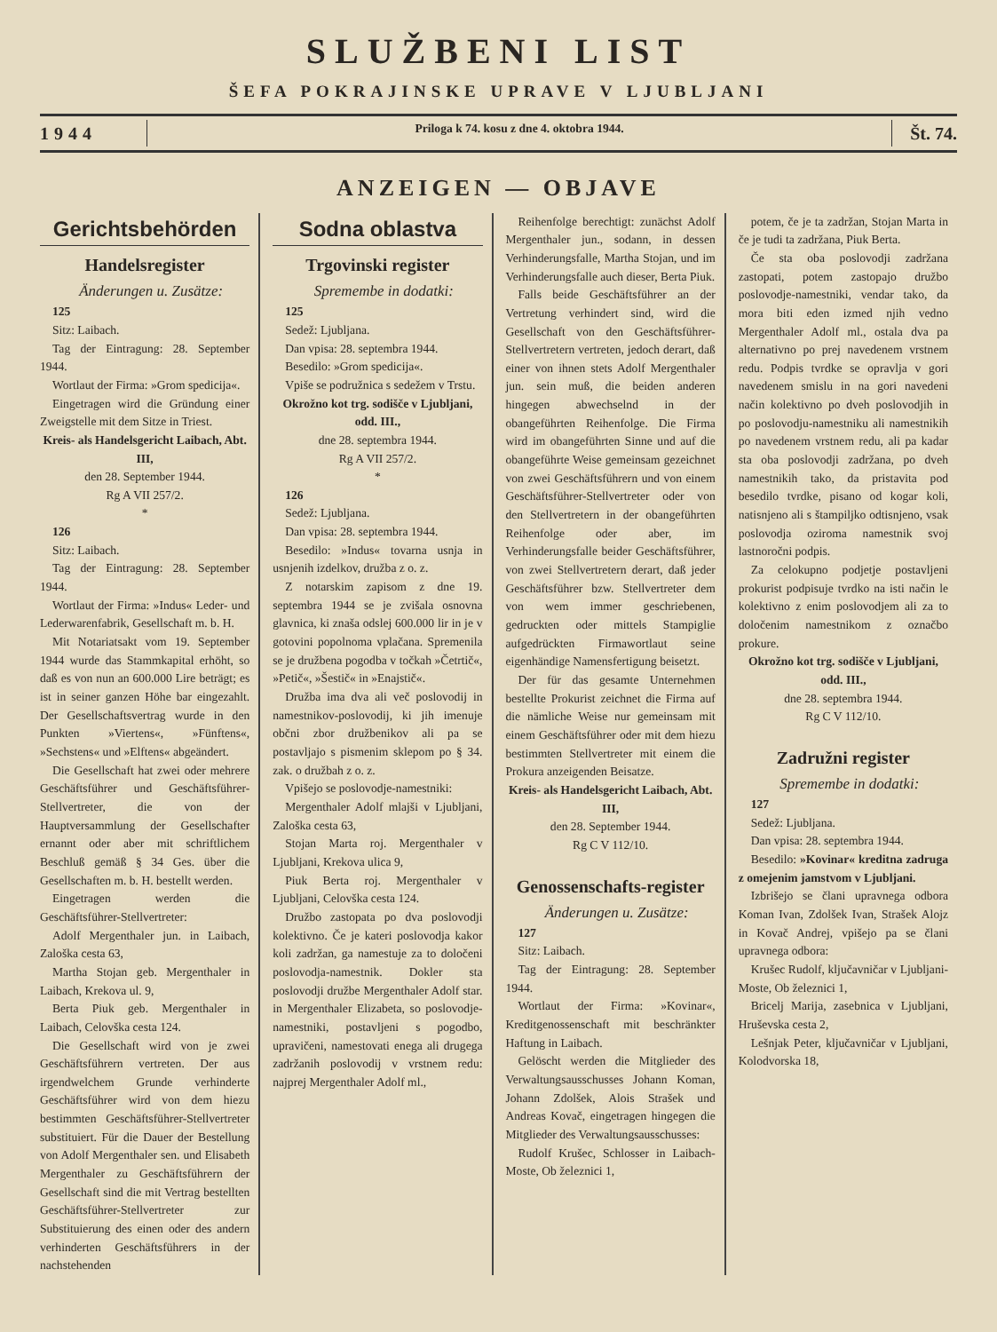SLUŽBENI LIST
ŠEFA POKRAJINSKE UPRAVE V LJUBLJANI
1944 Priloga k 74. kosu z dne 4. oktobra 1944. Št. 74.
ANZEIGEN — OBJAVE
Gerichtsbehörden
Handelsregister
Änderungen u. Zusätze:
125
Sitz: Laibach.
Tag der Eintragung: 28. September 1944.
Wortlaut der Firma: »Grom spedicija«.
Eingetragen wird die Gründung einer Zweigstelle mit dem Sitze in Triest.
Kreis- als Handelsgericht Laibach, Abt. III,
den 28. September 1944.
Rg A VII 257/2.
*
126
Sitz: Laibach.
Tag der Eintragung: 28. September 1944.
Wortlaut der Firma: »Indus« Leder- und Lederwarenfabrik, Gesellschaft m. b. H.
Mit Notariatsakt vom 19. September 1944 wurde das Stammkapital erhöht, so daß es von nun an 600.000 Lire beträgt; es ist in seiner ganzen Höhe bar eingezahlt. Der Gesellschaftsvertrag wurde in den Punkten »Viertens«, »Fünftens«, »Sechstens« und »Elftens« abgeändert.
Die Gesellschaft hat zwei oder mehrere Geschäftsführer und Geschäftsführer-Stellvertreter, die von der Hauptversammlung der Gesellschafter ernannt oder aber mit schriftlichem Beschluß gemäß § 34 Ges. über die Gesellschaften m. b. H. bestellt werden.
Eingetragen werden die Geschäftsführer-Stellvertreter:
Adolf Mergenthaler jun. in Laibach, Zaloška cesta 63,
Martha Stojan geb. Mergenthaler in Laibach, Krekova ul. 9,
Berta Piuk geb. Mergenthaler in Laibach, Celovška cesta 124.
Die Gesellschaft wird von je zwei Geschäftsführern vertreten. Der aus irgendwelchem Grunde verhinderte Geschäftsführer wird von dem hiezu bestimmten Geschäftsführer-Stellvertreter substituiert. Für die Dauer der Bestellung von Adolf Mergenthaler sen. und Elisabeth Mergenthaler zu Geschäftsführern der Gesellschaft sind die mit Vertrag bestellten Geschäftsführer-Stellvertreter zur Substituierung des einen oder des andern verhinderten Geschäftsführers in der nachstehenden
Sodna oblastva
Trgovinski register
Spremembe in dodatki:
125
Sedež: Ljubljana.
Dan vpisa: 28. septembra 1944.
Besedilo: »Grom spedicija«.
Vpiše se podružnica s sedežem v Trstu.
Okrožno kot trg. sodišče v Ljubljani, odd. III.,
dne 28. septembra 1944.
Rg A VII 257/2.
*
126
Sedež: Ljubljana.
Dan vpisa: 28. septembra 1944.
Besedilo: »Indus« tovarna usnja in usnjenih izdelkov, družba z o. z.
Z notarskim zapisom z dne 19. septembra 1944 se je zvišala osnovna glavnica, ki znaša odslej 600.000 lir in je v gotovini popolnoma vplačana. Spremenila se je družbena pogodba v točkah »Četrtič«, »Petič«, »Šestič« in »Enajstič«.
Družba ima dva ali več poslovodij in namestnikov-poslovodij, ki jih imenuje občni zbor družbenikov ali pa se postavljajo s pismenim sklepom po § 34. zak. o družbah z o. z.
Vpišejo se poslovodje-namestniki:
Mergenthaler Adolf mlajši v Ljubljani, Zaloška cesta 63,
Stojan Marta roj. Mergenthaler v Ljubljani, Krekova ulica 9,
Piuk Berta roj. Mergenthaler v Ljubljani, Celovška cesta 124.
Družbo zastopata po dva poslovodji kolektivno. Če je kateri poslovodja kakor koli zadržan, ga namestuje za to določeni poslovodja-namestnik. Dokler sta poslovodji družbe Mergenthaler Adolf star. in Mergenthaler Elizabeta, so poslovodje-namestniki, postavljeni s pogodbo, upravičeni, namestovati enega ali drugega zadržanih poslovodij v vrstnem redu: najprej Mergenthaler Adolf ml.,
Reihenfolge berechtigt: zunächst Adolf Mergenthaler jun., sodann, in dessen Verhinderungsfalle, Martha Stojan, und im Verhinderungsfalle auch dieser, Berta Piuk.
Falls beide Geschäftsführer an der Vertretung verhindert sind, wird die Gesellschaft von den Geschäftsführer-Stellvertretern vertreten, jedoch derart, daß einer von ihnen stets Adolf Mergenthaler jun. sein muß, die beiden anderen hingegen abwechselnd in der obangeführten Reihenfolge. Die Firma wird im obangeführten Sinne und auf die obangeführte Weise gemeinsam gezeichnet von zwei Geschäftsführern und von einem Geschäftsführer-Stellvertreter oder von den Stellvertretern in der obangeführten Reihenfolge oder aber, im Verhinderungsfalle beider Geschäftsführer, von zwei Stellvertretern derart, daß jeder Geschäftsführer bzw. Stellvertreter dem von wem immer geschriebenen, gedruckten oder mittels Stampiglie aufgedrückten Firmawortlaut seine eigenhändige Namensfertigung beisetzt.
Der für das gesamte Unternehmen bestellte Prokurist zeichnet die Firma auf die nämliche Weise nur gemeinsam mit einem Geschäftsführer oder mit dem hiezu bestimmten Stellvertreter mit einem die Prokura anzeigenden Beisatze.
Kreis- als Handelsgericht Laibach, Abt. III,
den 28. September 1944.
Rg C V 112/10.
Genossenschafts-register
Änderungen u. Zusätze:
127
Sitz: Laibach.
Tag der Eintragung: 28. September 1944.
Wortlaut der Firma: »Kovinar«, Kreditgenossenschaft mit beschränkter Haftung in Laibach.
Gelöscht werden die Mitglieder des Verwaltungsausschusses Johann Koman, Johann Zdolšek, Alois Strašek und Andreas Kovač, eingetragen hingegen die Mitglieder des Verwaltungsausschusses:
Rudolf Krušec, Schlosser in Laibach-Moste, Ob železnici 1,
potem, če je ta zadržan, Stojan Marta in če je tudi ta zadržana, Piuk Berta.
Če sta oba poslovodji zadržana zastopati, potem zastopajo družbo poslovodje-namestniki, vendar tako, da mora biti eden izmed njih vedno Mergenthaler Adolf ml., ostala dva pa alternativno po prej navedenem vrstnem redu. Podpis tvrdke se opravlja v gori navedenem smislu in na gori navedeni način kolektivno po dveh poslovodjih in po poslovodju-namestniku ali namestnikih po navedenem vrstnem redu, ali pa kadar sta oba poslovodji zadržana, po dveh namestnikih tako, da pristavita pod besedilo tvrdke, pisano od kogar koli, natisnjeno ali s štampiljko odtisnjeno, vsak poslovodja oziroma namestnik svoj lastnoročni podpis.
Za celokupno podjetje postavljeni prokurist podpisuje tvrdko na isti način le kolektivno z enim poslovodjem ali za to določenim namestnikom z označbo prokure.
Okrožno kot trg. sodišče v Ljubljani, odd. III.,
dne 28. septembra 1944.
Rg C V 112/10.
Zadružni register
Spremembe in dodatki:
127
Sedež: Ljubljana.
Dan vpisa: 28. septembra 1944.
Besedilo: »Kovinar« kreditna zadruga z omejenim jamstvom v Ljubljani.
Izbrišejo se člani upravnega odbora Koman Ivan, Zdolšek Ivan, Strašek Alojz in Kovač Andrej, vpišejo pa se člani upravnega odbora:
Krušec Rudolf, ključavničar v Ljubljani-Moste, Ob železnici 1,
Bricelj Marija, zasebnica v Ljubljani, Hruševska cesta 2,
Lešnjak Peter, ključavničar v Ljubljani, Kolodvorska 18,